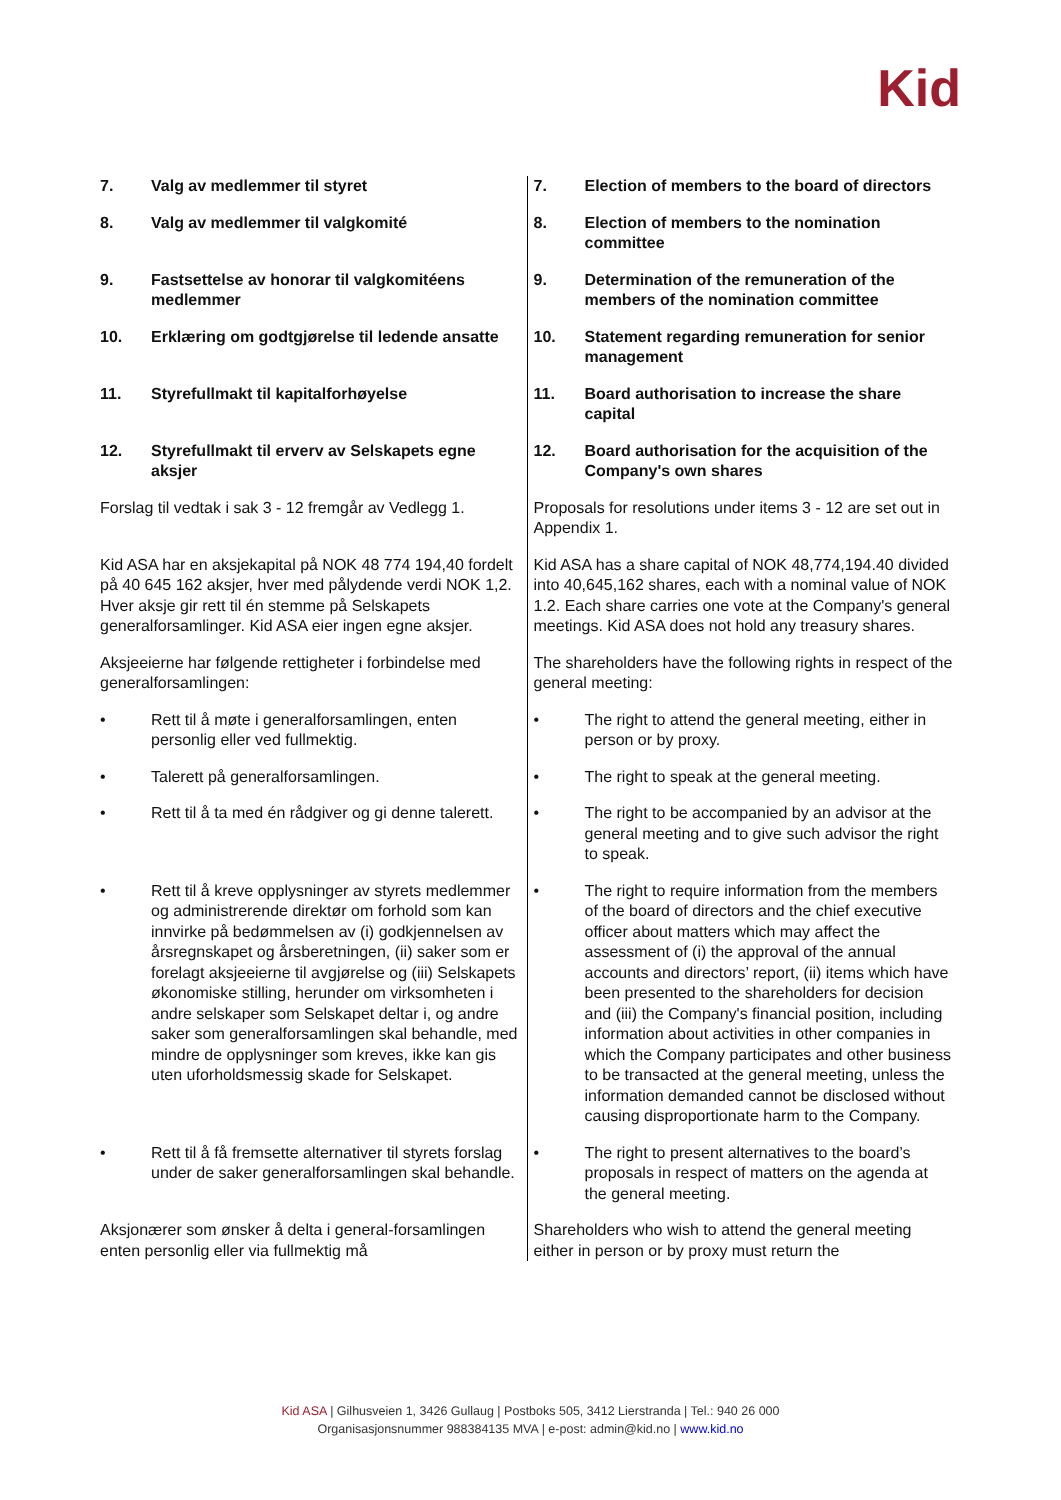Kid
| 7. Valg av medlemmer til styret | 7. Election of members to the board of directors |
| 8. Valg av medlemmer til valgkomité | 8. Election of members to the nomination committee |
| 9. Fastsettelse av honorar til valgkomitéens medlemmer | 9. Determination of the remuneration of the members of the nomination committee |
| 10. Erklæring om godtgjørelse til ledende ansatte | 10. Statement regarding remuneration for senior management |
| 11. Styrefullmakt til kapitalforhøyelse | 11. Board authorisation to increase the share capital |
| 12. Styrefullmakt til erverv av Selskapets egne aksjer | 12. Board authorisation for the acquisition of the Company's own shares |
| Forslag til vedtak i sak 3 - 12 fremgår av Vedlegg 1. | Proposals for resolutions under items 3 - 12 are set out in Appendix 1. |
| Kid ASA har en aksjekapital på NOK 48 774 194,40 fordelt på 40 645 162 aksjer, hver med pålydende verdi NOK 1,2. Hver aksje gir rett til én stemme på Selskapets generalforsamlinger. Kid ASA eier ingen egne aksjer. | Kid ASA has a share capital of NOK 48,774,194.40 divided into 40,645,162 shares, each with a nominal value of NOK 1.2. Each share carries one vote at the Company's general meetings. Kid ASA does not hold any treasury shares. |
| Aksjeeierne har følgende rettigheter i forbindelse med generalforsamlingen: | The shareholders have the following rights in respect of the general meeting: |
| • Rett til å møte i generalforsamlingen, enten personlig eller ved fullmektig. | • The right to attend the general meeting, either in person or by proxy. |
| • Talerett på generalforsamlingen. | • The right to speak at the general meeting. |
| • Rett til å ta med én rådgiver og gi denne talerett. | • The right to be accompanied by an advisor at the general meeting and to give such advisor the right to speak. |
| • Rett til å kreve opplysninger av styrets medlemmer og administrerende direktør om forhold som kan innvirke på bedømmelsen av (i) godkjennelsen av årsregnskapet og årsberetningen, (ii) saker som er forelagt aksjeeierne til avgjørelse og (iii) Selskapets økonomiske stilling, herunder om virksomheten i andre selskaper som Selskapet deltar i, og andre saker som generalforsamlingen skal behandle, med mindre de opplysninger som kreves, ikke kan gis uten uforholdsmessig skade for Selskapet. | • The right to require information from the members of the board of directors and the chief executive officer about matters which may affect the assessment of (i) the approval of the annual accounts and directors’ report, (ii) items which have been presented to the shareholders for decision and (iii) the Company's financial position, including information about activities in other companies in which the Company participates and other business to be transacted at the general meeting, unless the information demanded cannot be disclosed without causing disproportionate harm to the Company. |
| • Rett til å få fremsette alternativer til styrets forslag under de saker generalforsamlingen skal behandle. | • The right to present alternatives to the board’s proposals in respect of matters on the agenda at the general meeting. |
| Aksjonærer som ønsker å delta i general-forsamlingen enten personlig eller via fullmektig må | Shareholders who wish to attend the general meeting either in person or by proxy must return the |
Kid ASA | Gilhusveien 1, 3426 Gullaug | Postboks 505, 3412 Lierstranda | Tel.: 940 26 000
Organisasjonsnummer 988384135 MVA | e-post: admin@kid.no | www.kid.no